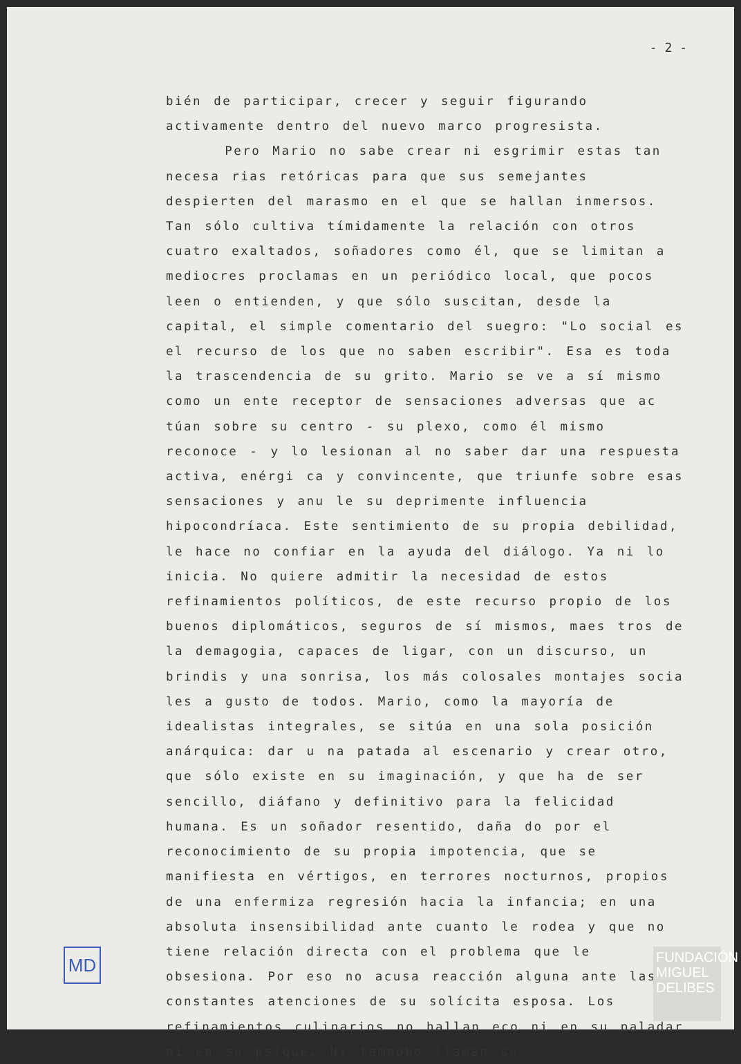- 2 -
bién de participar, crecer y seguir figurando activamente dentro del nuevo marco progresista.
Pero Mario no sabe crear ni esgrimir estas tan necesa rias retóricas para que sus semejantes despierten del marasmo en el que se hallan inmersos. Tan sólo cultiva tímidamente la relación con otros cuatro exaltados, soñadores como él, que se limitan a mediocres proclamas en un periódico local, que pocos leen o entienden, y que sólo suscitan, desde la capital, el simple comentario del suegro: "Lo social es el recurso de los que no saben escribir". Esa es toda la trascendencia de su grito. Mario se ve a sí mismo como un ente receptor de sensaciones adversas que ac túan sobre su centro - su plexo, como él mismo reconoce - y lo lesionan al no saber dar una respuesta activa, enérgi ca y convincente, que triunfe sobre esas sensaciones y anu le su deprimente influencia hipocondríaca. Este sentimiento de su propia debilidad, le hace no confiar en la ayuda del diálogo. Ya ni lo inicia. No quiere admitir la necesidad de estos refinamientos políticos, de este recurso propio de los buenos diplomáticos, seguros de sí mismos, maes tros de la demagogia, capaces de ligar, con un discurso, un brindis y una sonrisa, los más colosales montajes socia les a gusto de todos. Mario, como la mayoría de idealistas integrales, se sitúa en una sola posición anárquica: dar u na patada al escenario y crear otro, que sólo existe en su imaginación, y que ha de ser sencillo, diáfano y definitivo para la felicidad humana. Es un soñador resentido, daña do por el reconocimiento de su propia impotencia, que se manifiesta en vértigos, en terrores nocturnos, propios de una enfermiza regresión hacia la infancia; en una absoluta insensibilidad ante cuanto le rodea y que no tiene relación directa con el problema que le obsesiona. Por eso no acusa reacción alguna ante las constantes atenciones de su solícita esposa. Los refinamientos culinarios no hallan eco ni en su paladar ni en su psique. Ni tampobo llaman su
MD
FUNDACIÓN MIGUEL DELIBES